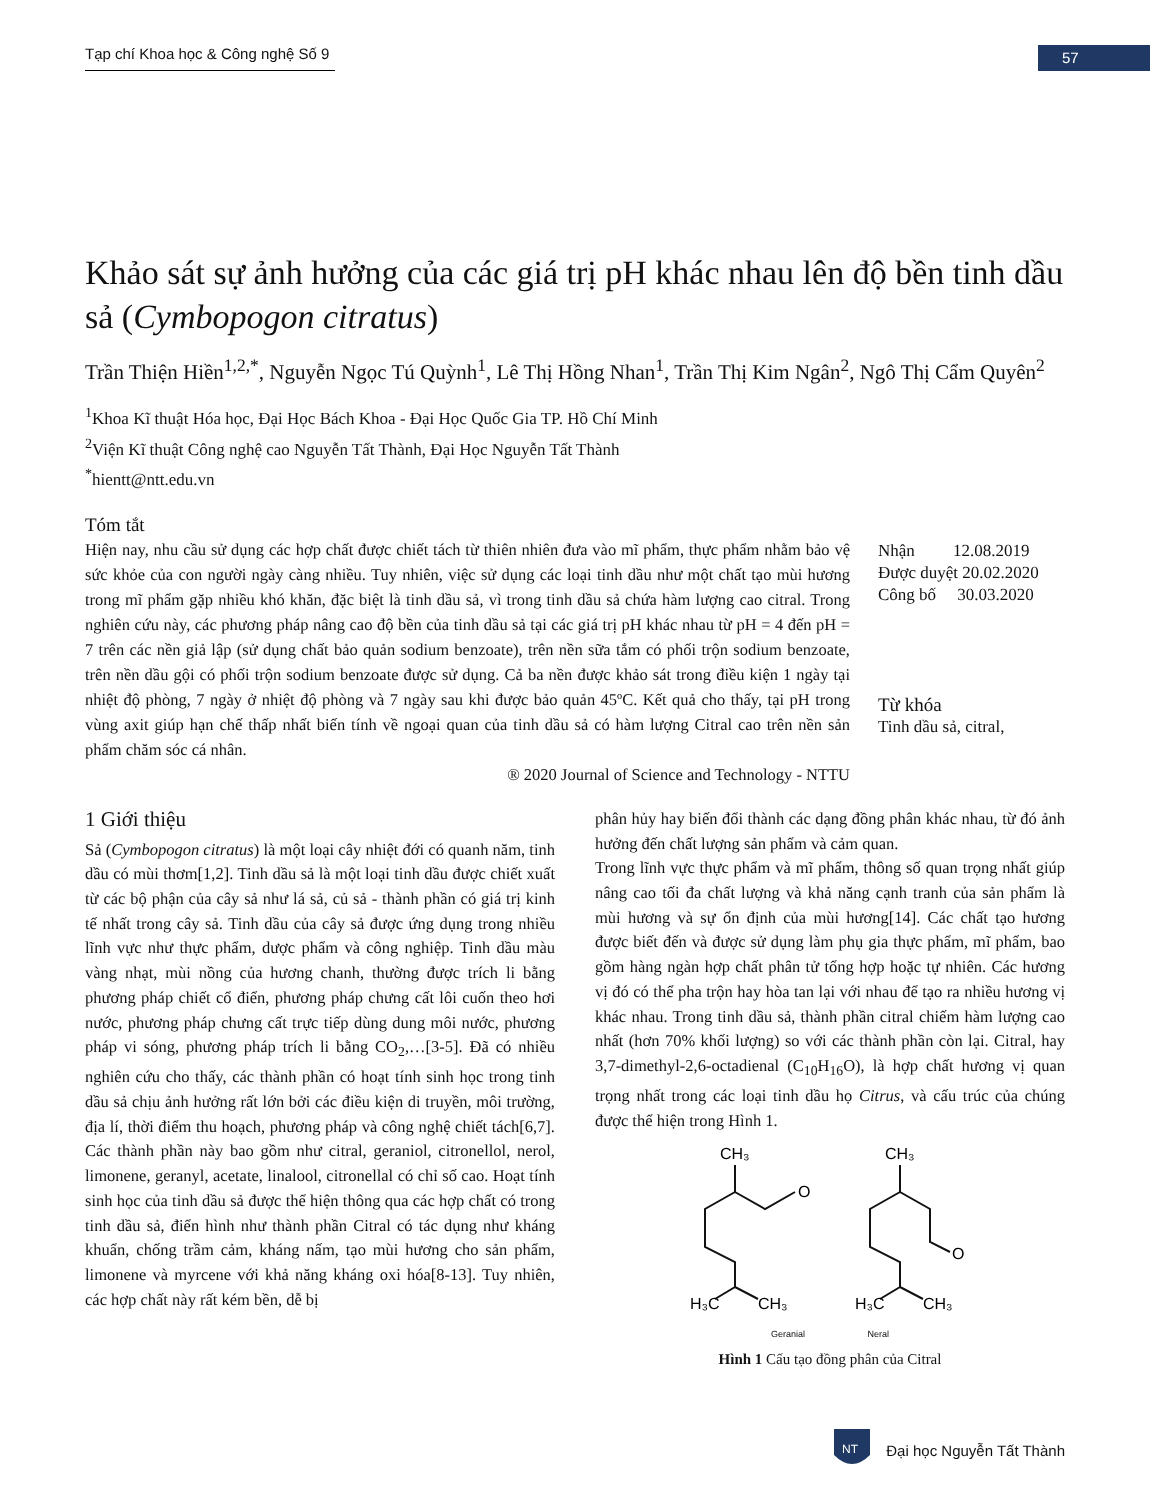Tạp chí Khoa học & Công nghệ Số 9
57
Khảo sát sự ảnh hưởng của các giá trị pH khác nhau lên độ bền tinh dầu sả (Cymbopogon citratus)
Trần Thiện Hiền<sup>1,2,*</sup>, Nguyễn Ngọc Tú Quỳnh<sup>1</sup>, Lê Thị Hồng Nhan<sup>1</sup>, Trần Thị Kim Ngân<sup>2</sup>, Ngô Thị Cẩm Quyên<sup>2</sup>
<sup>1</sup> Khoa Kĩ thuật Hóa học, Đại Học Bách Khoa - Đại Học Quốc Gia TP. Hồ Chí Minh
<sup>2</sup> Viện Kĩ thuật Công nghệ cao Nguyễn Tất Thành, Đại Học Nguyễn Tất Thành
<sup>*</sup> hientt@ntt.edu.vn
Tóm tắt
Hiện nay, nhu cầu sử dụng các hợp chất được chiết tách từ thiên nhiên đưa vào mĩ phẩm, thực phẩm nhằm bảo vệ sức khỏe của con người ngày càng nhiều. Tuy nhiên, việc sử dụng các loại tinh dầu như một chất tạo mùi hương trong mĩ phẩm gặp nhiều khó khăn, đặc biệt là tinh dầu sả, vì trong tinh dầu sả chứa hàm lượng cao citral. Trong nghiên cứu này, các phương pháp nâng cao độ bền của tinh dầu sả tại các giá trị pH khác nhau từ pH = 4 đến pH = 7 trên các nền giả lập (sử dụng chất bảo quản sodium benzoate), trên nền sữa tắm có phối trộn sodium benzoate, trên nền dầu gội có phối trộn sodium benzoate được sử dụng. Cả ba nền được khảo sát trong điều kiện 1 ngày tại nhiệt độ phòng, 7 ngày ở nhiệt độ phòng và 7 ngày sau khi được bảo quản 45ºC. Kết quả cho thấy, tại pH trong vùng axit giúp hạn chế thấp nhất biến tính về ngoại quan của tinh dầu sả có hàm lượng Citral cao trên nền sản phẩm chăm sóc cá nhân.
® 2020 Journal of Science and Technology - NTTU
Nhận 12.08.2019
Được duyệt 20.02.2020
Công bố 30.03.2020
Từ khóa
Tinh dầu sả, citral,
1 Giới thiệu
Sả (Cymbopogon citratus) là một loại cây nhiệt đới có quanh năm, tinh dầu có mùi thơm[1,2]. Tinh dầu sả là một loại tinh dầu được chiết xuất từ các bộ phận của cây sả như lá sả, củ sả - thành phần có giá trị kinh tế nhất trong cây sả. Tinh dầu của cây sả được ứng dụng trong nhiều lĩnh vực như thực phẩm, dược phẩm và công nghiệp. Tinh dầu màu vàng nhạt, mùi nồng của hương chanh, thường được trích li bằng phương pháp chiết cổ điển, phương pháp chưng cất lôi cuốn theo hơi nước, phương pháp chưng cất trực tiếp dùng dung môi nước, phương pháp vi sóng, phương pháp trích li bằng CO<sub>2</sub>,…[3-5]. Đã có nhiều nghiên cứu cho thấy, các thành phần có hoạt tính sinh học trong tinh dầu sả chịu ảnh hưởng rất lớn bởi các điều kiện di truyền, môi trường, địa lí, thời điểm thu hoạch, phương pháp và công nghệ chiết tách[6,7]. Các thành phần này bao gồm như citral, geraniol, citronellol, nerol, limonene, geranyl, acetate, linalool, citronellal có chỉ số cao. Hoạt tính sinh học của tinh dầu sả được thể hiện thông qua các hợp chất có trong tinh dầu sả, điển hình như thành phần Citral có tác dụng như kháng khuẩn, chống trầm cảm, kháng nấm, tạo mùi hương cho sản phẩm, limonene và myrcene với khả năng kháng oxi hóa[8-13]. Tuy nhiên, các hợp chất này rất kém bền, dễ bị
phân hủy hay biến đổi thành các dạng đồng phân khác nhau, từ đó ảnh hưởng đến chất lượng sản phẩm và cảm quan.
Trong lĩnh vực thực phẩm và mĩ phẩm, thông số quan trọng nhất giúp nâng cao tối đa chất lượng và khả năng cạnh tranh của sản phẩm là mùi hương và sự ổn định của mùi hương[14]. Các chất tạo hương được biết đến và được sử dụng làm phụ gia thực phẩm, mĩ phẩm, bao gồm hàng ngàn hợp chất phân tử tổng hợp hoặc tự nhiên. Các hương vị đó có thể pha trộn hay hòa tan lại với nhau để tạo ra nhiều hương vị khác nhau. Trong tinh dầu sả, thành phần citral chiếm hàm lượng cao nhất (hơn 70% khối lượng) so với các thành phần còn lại. Citral, hay 3,7-dimethyl-2,6-octadienal (C<sub>10</sub>H<sub>16</sub>O), là hợp chất hương vị quan trọng nhất trong các loại tinh dầu họ Citrus, và cấu trúc của chúng được thể hiện trong Hình 1.
CH₃
O
H₃C
CH₃
CH₃
O
H₃C
CH₃
Geranial Neral
Hình 1 Cấu tạo đồng phân của Citral
NT
Đại học Nguyễn Tất Thành